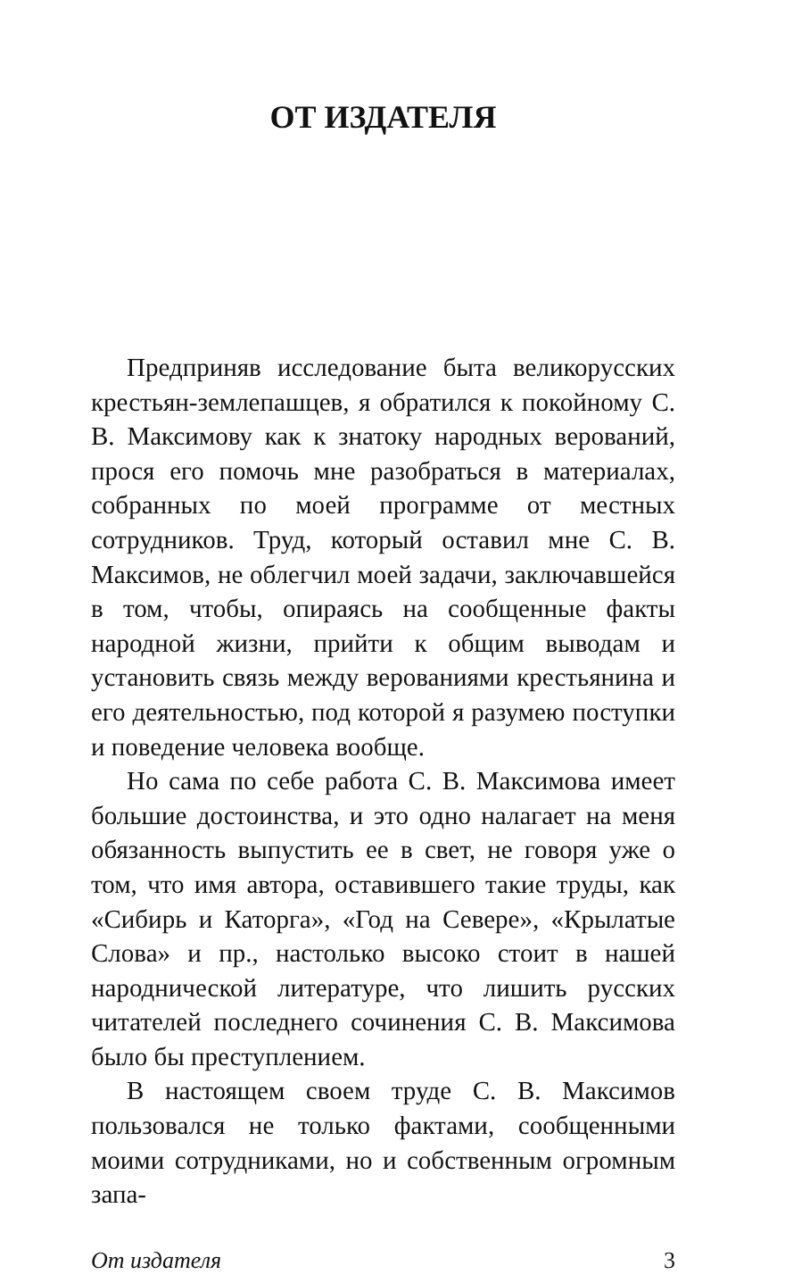ОТ ИЗДАТЕЛЯ
Предприняв исследование быта великорусских крестьян-землепашцев, я обратился к покойному С. В. Максимову как к знатоку народных верований, прося его помочь мне разобраться в материалах, собранных по моей программе от местных сотрудников. Труд, который оставил мне С. В. Максимов, не облегчил моей задачи, заключавшейся в том, чтобы, опираясь на сообщенные факты народной жизни, прийти к общим выводам и установить связь между верованиями крестьянина и его деятельностью, под которой я разумею поступки и поведение человека вообще.
Но сама по себе работа С. В. Максимова имеет большие достоинства, и это одно налагает на меня обязанность выпустить ее в свет, не говоря уже о том, что имя автора, оставившего такие труды, как «Сибирь и Каторга», «Год на Севере», «Крылатые Слова» и пр., настолько высоко стоит в нашей народнической литературе, что лишить русских читателей последнего сочинения С. В. Максимова было бы преступлением.
В настоящем своем труде С. В. Максимов пользовался не только фактами, сообщенными моими сотрудниками, но и собственным огромным запа-
От издателя 3